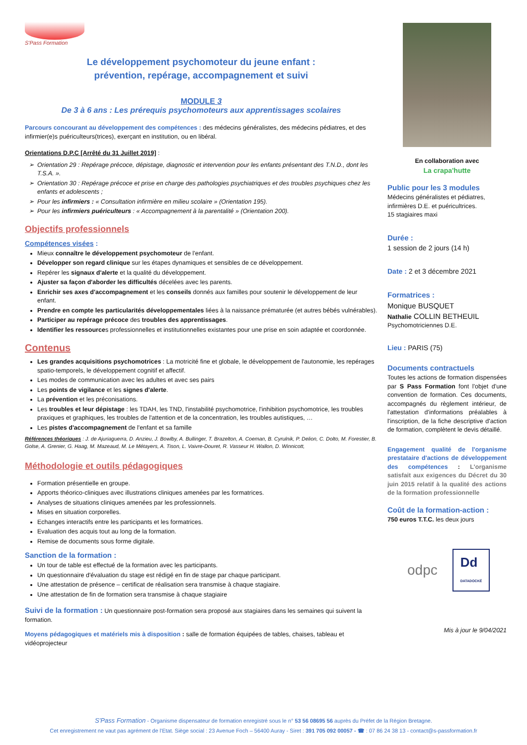S'Pass Formation
Le développement psychomoteur du jeune enfant :
prévention, repérage, accompagnement et suivi
MODULE 3
De 3 à 6 ans : Les prérequis psychomoteurs aux apprentissages scolaires
Parcours concourant au développement des compétences : des médecins généralistes, des médecins pédiatres, et des infirmier(e)s puériculteurs(trices), exerçant en institution, ou en libéral.
Orientations D.P.C [Arrêté du 31 Juillet 2019] :
Orientation 29 : Repérage précoce, dépistage, diagnostic et intervention pour les enfants présentant des T.N.D., dont les T.S.A. ».
Orientation 30 : Repérage précoce et prise en charge des pathologies psychiatriques et des troubles psychiques chez les enfants et adolescents ;
Pour les infirmiers : « Consultation infirmière en milieu scolaire » (Orientation 195).
Pour les infirmiers puériculteurs : « Accompagnement à la parentalité » (Orientation 200).
Objectifs professionnels
Compétences visées :
Mieux connaître le développement psychomoteur de l'enfant.
Développer son regard clinique sur les étapes dynamiques et sensibles de ce développement.
Repérer les signaux d'alerte et la qualité du développement.
Ajuster sa façon d'aborder les difficultés décelées avec les parents.
Enrichir ses axes d'accompagnement et les conseils donnés aux familles pour soutenir le développement de leur enfant.
Prendre en compte les particularités développementales liées à la naissance prématurée (et autres bébés vulnérables).
Participer au repérage précoce des troubles des apprentissages.
Identifier les ressources professionnelles et institutionnelles existantes pour une prise en soin adaptée et coordonnée.
Contenus
Les grandes acquisitions psychomotrices : La motricité fine et globale, le développement de l'autonomie, les repérages spatio-temporels, le développement cognitif et affectif.
Les modes de communication avec les adultes et avec ses pairs
Les points de vigilance et les signes d'alerte.
La prévention et les préconisations.
Les troubles et leur dépistage : les TDAH, les TND, l'instabilité psychomotrice, l'inhibition psychomotrice, les troubles praxiques et graphiques, les troubles de l'attention et de la concentration, les troubles autistiques, …
Les pistes d'accompagnement de l'enfant et sa famille
Références théoriques : J. de Ajuriaguerra, D. Anzieu, J. Bowlby, A. Bullinger, T. Brazelton, A. Coeman, B. Cyrulnik, P. Delion, C. Dolto, M. Forestier, B. Golse, A. Grenier, G. Haag, M. Mazeaud, M. Le Métayers, A. Tison, L. Vaivre-Douret, R. Vasseur H. Wallon, D. Winnicott,
Méthodologie et outils pédagogiques
Formation présentielle en groupe.
Apports théorico-cliniques avec illustrations cliniques amenées par les formatrices.
Analyses de situations cliniques amenées par les professionnels.
Mises en situation corporelles.
Echanges interactifs entre les participants et les formatrices.
Evaluation des acquis tout au long de la formation.
Remise de documents sous forme digitale.
Sanction de la formation :
Un tour de table est effectué de la formation avec les participants.
Un questionnaire d'évaluation du stage est rédigé en fin de stage par chaque participant.
Une attestation de présence – certificat de réalisation sera transmise à chaque stagiaire.
Une attestation de fin de formation sera transmise à chaque stagiaire
Suivi de la formation : Un questionnaire post-formation sera proposé aux stagiaires dans les semaines qui suivent la formation.
Moyens pédagogiques et matériels mis à disposition : salle de formation équipées de tables, chaises, tableau et vidéoprojecteur
En collaboration avec
La crapa'hutte
Public pour les 3 modules
Médecins généralistes et pédiatres, infirmières D.E. et puéricultrices.
15 stagiaires maxi
Durée :
1 session de 2 jours (14 h)
Date : 2 et 3 décembre 2021
Formatrices :
Monique BUSQUET
Nathalie COLLIN BETHEUIL
Psychomotriciennes D.E.
Lieu : PARIS (75)
Documents contractuels
Toutes les actions de formation dispensées par S Pass Formation font l'objet d'une convention de formation. Ces documents, accompagnés du règlement intérieur, de l'attestation d'informations préalables à l'inscription, de la fiche descriptive d'action de formation, complètent le devis détaillé.
Engagement qualité de l'organisme prestataire d'actions de développement des compétences : L'organisme satisfait aux exigences du Décret du 30 juin 2015 relatif à la qualité des actions de la formation professionnelle
Coût de la formation-action :
750 euros T.T.C. les deux jours
odpc Dd
DATADOCKÉ
Mis à jour le 9/04/2021
S'Pass Formation - Organisme dispensateur de formation enregistré sous le n° 53 56 08695 56 auprès du Préfet de la Région Bretagne.
Cet enregistrement ne vaut pas agrément de l'Etat. Siège social : 23 Avenue Foch – 56400 Auray - Siret : 391 705 092 00057 - ☎ : 07 86 24 38 13 - contact@s-passformation.fr